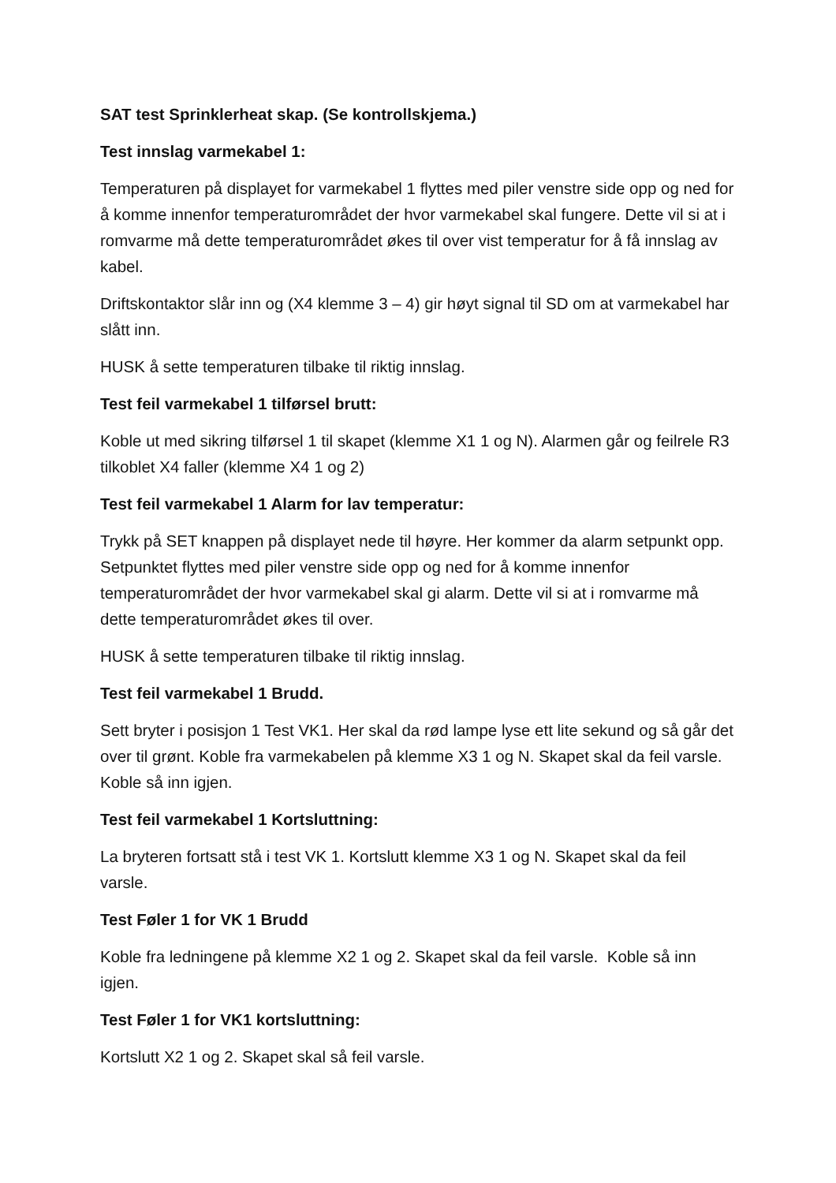SAT test Sprinklerheat skap. (Se kontrollskjema.)
Test innslag varmekabel 1:
Temperaturen på displayet for varmekabel 1 flyttes med piler venstre side opp og ned for å komme innenfor temperaturområdet der hvor varmekabel skal fungere. Dette vil si at i romvarme må dette temperaturområdet økes til over vist temperatur for å få innslag av kabel.
Driftskontaktor slår inn og (X4 klemme 3 – 4) gir høyt signal til SD om at varmekabel har slått inn.
HUSK å sette temperaturen tilbake til riktig innslag.
Test feil varmekabel 1 tilførsel brutt:
Koble ut med sikring tilførsel 1 til skapet (klemme X1 1 og N). Alarmen går og feilrele R3 tilkoblet X4 faller (klemme X4 1 og 2)
Test feil varmekabel 1 Alarm for lav temperatur:
Trykk på SET knappen på displayet nede til høyre. Her kommer da alarm setpunkt opp. Setpunktet flyttes med piler venstre side opp og ned for å komme innenfor temperaturområdet der hvor varmekabel skal gi alarm. Dette vil si at i romvarme må dette temperaturområdet økes til over.
HUSK å sette temperaturen tilbake til riktig innslag.
Test feil varmekabel 1 Brudd.
Sett bryter i posisjon 1 Test VK1. Her skal da rød lampe lyse ett lite sekund og så går det over til grønt. Koble fra varmekabelen på klemme X3 1 og N. Skapet skal da feil varsle. Koble så inn igjen.
Test feil varmekabel 1 Kortsluttning:
La bryteren fortsatt stå i test VK 1. Kortslutt klemme X3 1 og N. Skapet skal da feil varsle.
Test Føler 1 for VK 1 Brudd
Koble fra ledningene på klemme X2 1 og 2. Skapet skal da feil varsle. Koble så inn igjen.
Test Føler 1 for VK1 kortsluttning:
Kortslutt X2 1 og 2. Skapet skal så feil varsle.